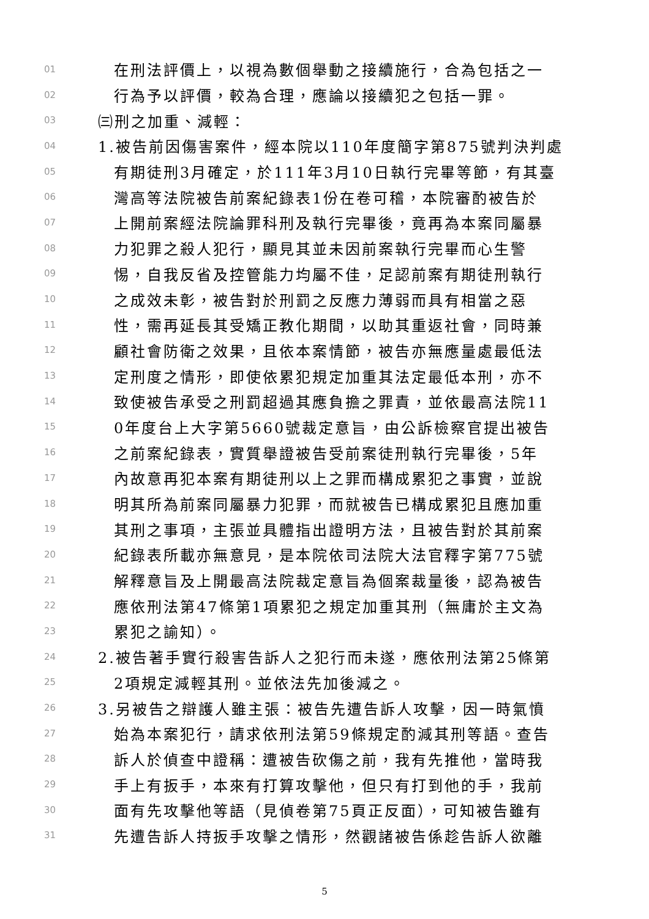01 在刑法評價上，以視為數個舉動之接續施行，合為包括之一
02 行為予以評價，較為合理，應論以接續犯之包括一罪。
03 ㈢刑之加重、減輕：
04 1.被告前因傷害案件，經本院以110年度簡字第875號判決判處
05 有期徒刑3月確定，於111年3月10日執行完畢等節，有其臺
06 灣高等法院被告前案紀錄表1份在卷可稽，本院審酌被告於
07 上開前案經法院論罪科刑及執行完畢後，竟再為本案同屬暴
08 力犯罪之殺人犯行，顯見其並未因前案執行完畢而心生警
09 惕，自我反省及控管能力均屬不佳，足認前案有期徒刑執行
10 之成效未彰，被告對於刑罰之反應力薄弱而具有相當之惡
11 性，需再延長其受矯正教化期間，以助其重返社會，同時兼
12 顧社會防衛之效果，且依本案情節，被告亦無應量處最低法
13 定刑度之情形，即使依累犯規定加重其法定最低本刑，亦不
14 致使被告承受之刑罰超過其應負擔之罪責，並依最高法院11
15 0年度台上大字第5660號裁定意旨，由公訴檢察官提出被告
16 之前案紀錄表，實質舉證被告受前案徒刑執行完畢後，5年
17 內故意再犯本案有期徒刑以上之罪而構成累犯之事實，並說
18 明其所為前案同屬暴力犯罪，而就被告已構成累犯且應加重
19 其刑之事項，主張並具體指出證明方法，且被告對於其前案
20 紀錄表所載亦無意見，是本院依司法院大法官釋字第775號
21 解釋意旨及上開最高法院裁定意旨為個案裁量後，認為被告
22 應依刑法第47條第1項累犯之規定加重其刑（無庸於主文為
23 累犯之諭知）。
24 2.被告著手實行殺害告訴人之犯行而未遂，應依刑法第25條第
25 2項規定減輕其刑。並依法先加後減之。
26 3.另被告之辯護人雖主張：被告先遭告訴人攻擊，因一時氣憤
27 始為本案犯行，請求依刑法第59條規定酌減其刑等語。查告
28 訴人於偵查中證稱：遭被告砍傷之前，我有先推他，當時我
29 手上有扳手，本來有打算攻擊他，但只有打到他的手，我前
30 面有先攻擊他等語（見偵卷第75頁正反面），可知被告雖有
31 先遭告訴人持扳手攻擊之情形，然觀諸被告係趁告訴人欲離
5